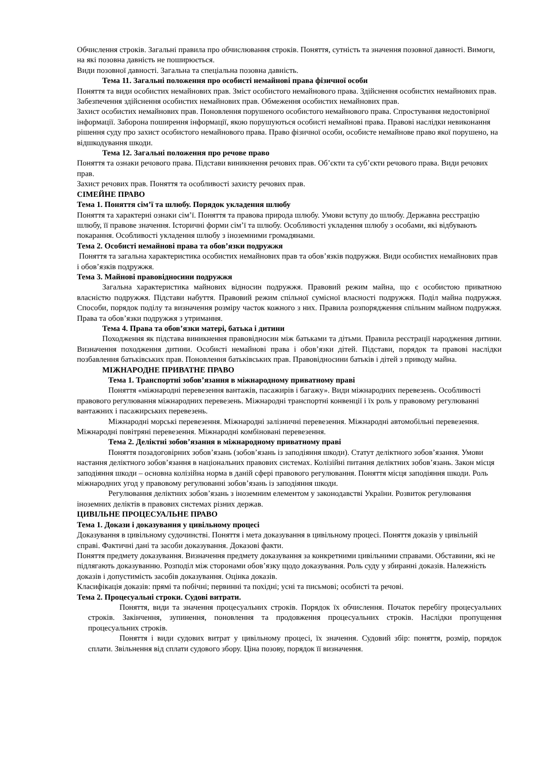Обчислення строків. Загальні правила про обчислювання строків. Поняття, сутність та значення позовної давності. Вимоги, на які позовна давність не поширюється.
Види позовної давності. Загальна та спеціальна позовна давність.
Тема 11. Загальні положення про особисті немайнові права фізичної особи
Поняття та види особистих немайнових прав. Зміст особистого немайнового права. Здійснення особистих немайнових прав. Забезпечення здійснення особистих немайнових прав. Обмеження особистих немайнових прав.
Захист особистих немайнових прав. Поновлення порушеного особистого немайнового права. Спростування недостовірної інформації. Заборона поширення інформації, якою порушуються особисті немайнові права. Правові наслідки невиконання рішення суду про захист особистого немайнового права. Право фізичної особи, особисте немайнове право якої порушено, на відшкодування шкоди.
Тема 12. Загальні положення про речове право
Поняття та ознаки речового права. Підстави виникнення речових прав. Об’єкти та суб’єкти речового права. Види речових прав.
Захист речових прав. Поняття та особливості захисту речових прав.
СІМЕЙНЕ ПРАВО
Тема 1. Поняття сім’ї та шлюбу. Порядок укладення шлюбу
Поняття та характерні ознаки сім’ї. Поняття та правова природа шлюбу. Умови вступу до шлюбу. Державна реєстрацію шлюбу, її правове значення. Історичні форми сім’ї та шлюбу. Особливості укладення шлюбу з особами, які відбувають покарання. Особливості укладення шлюбу з іноземними громадянами.
Тема 2. Особисті немайнові права та обов’язки подружжя
Поняття та загальна характеристика особистих немайнових прав та обов’язків подружжя. Види особистих немайнових прав і обов’язків подружжя.
Тема 3. Майнові правовідносини подружжя
Загальна характеристика майнових відносин подружжя. Правовий режим майна, що є особистою приватною власністю подружжя. Підстави набуття. Правовий режим спільної сумісної власності подружжя. Поділ майна подружжя. Способи, порядок поділу та визначення розміру часток кожного з них. Правила розпорядження спільним майном подружжя. Права та обов’язки подружжя з утримання.
Тема 4. Права та обов’язки матері, батька і дитини
Походження як підстава виникнення правовідносин між батьками та дітьми. Правила реєстрації народження дитини. Визначення походження дитини. Особисті немайнові права і обов’язки дітей. Підстави, порядок та правові наслідки позбавлення батьківських прав. Поновлення батьківських прав. Правовідносини батьків і дітей з приводу майна.
МІЖНАРОДНЕ ПРИВАТНЕ ПРАВО
Тема 1. Транспортні зобов’язання в міжнародному приватному праві
Поняття «міжнародні перевезення вантажів, пасажирів і багажу». Види міжнародних перевезень. Особливості правового регулювання міжнародних перевезень. Міжнародні транспортні конвенції і їх роль у правовому регулюванні вантажних і пасажирських перевезень.
Міжнародні морські перевезення. Міжнародні залізничні перевезення. Міжнародні автомобільні перевезення. Міжнародні повітряні перевезення. Міжнародні комбіновані перевезення.
Тема 2. Деліктні зобов’язання в міжнародному приватному праві
Поняття позадоговірних зобов’язань (зобов’язань із заподіяння шкоди). Статут деліктного зобов’язання. Умови настання деліктного зобов’язання в національних правових системах. Колізійні питання деліктних зобов’язань. Закон місця заподіяння шкоди – основна колізійна норма в даній сфері правового регулювання. Поняття місця заподіяння шкоди. Роль міжнародних угод у правовому регулюванні зобов’язань із заподіяння шкоди.
Регулювання деліктних зобов’язань з іноземним елементом у законодавстві України. Розвиток регулювання іноземних деліктів в правових системах різних держав.
ЦИВІЛЬНЕ ПРОЦЕСУАЛЬНЕ ПРАВО
Тема 1. Докази і доказування у цивільному процесі
Доказування в цивільному судочинстві. Поняття і мета доказування в цивільному процесі. Поняття доказів у цивільній справі. Фактичні дані та засоби доказування. Доказові факти.
Поняття предмету доказування. Визначення предмету доказування за конкретними цивільними справами. Обставини, які не підлягають доказуванню. Розподіл між сторонами обов’язку щодо доказування. Роль суду у збиранні доказів. Належність доказів і допустимість засобів доказування. Оцінка доказів.
Класифікація доказів: прямі та побічні; первинні та похідні; усні та письмові; особисті та речові.
Тема 2. Процесуальні строки. Судові витрати.
Поняття, види та значення процесуальних строків. Порядок їх обчислення. Початок перебігу процесуальних строків. Закінчення, зупинення, поновлення та продовження процесуальних строків. Наслідки пропущення процесуальних строків.
Поняття і види судових витрат у цивільному процесі, їх значення. Судовий збір: поняття, розмір, порядок сплати. Звільнення від сплати судового збору. Ціна позову, порядок її визначення.